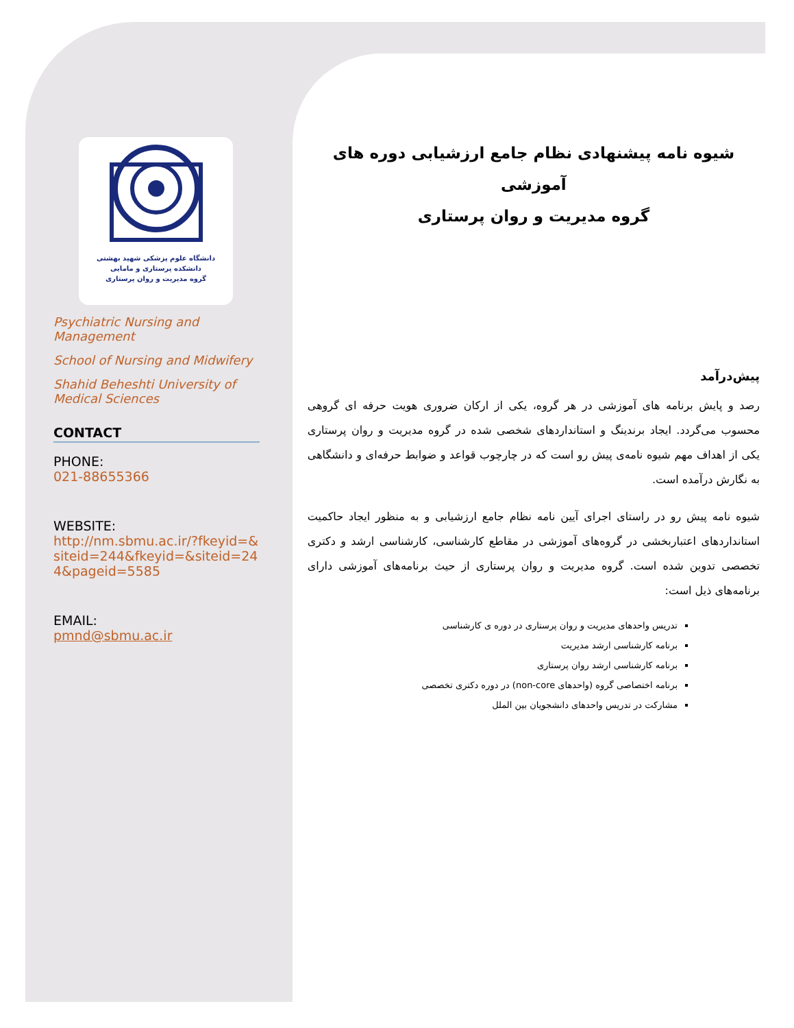دانشگاه علوم پزشکی شهید بهشتی
دانشکده پرستاری و مامایی
گروه مدیریت و روان پرستاری
Psychiatric Nursing and Management
School of Nursing and Midwifery
Shahid Beheshti University of Medical Sciences
CONTACT
PHONE:
021-88655366
WEBSITE:
http://nm.sbmu.ac.ir/?fkeyid=&siteid=244&fkeyid=&siteid=244&pageid=5585
EMAIL:
pmnd@sbmu.ac.ir
شیوه نامه پیشنهادی نظام جامع ارزشیابی دوره های آموزشی
گروه مدیریت و روان پرستاری
پیش‌درآمد
رصد و پایش برنامه های آموزشی در هر گروه، یکی از ارکان ضروری هویت حرفه ای گروهی محسوب می‌گردد. ایجاد برندینگ و استانداردهای شخصی شده در گروه مدیریت و روان پرستاری یکی از اهداف مهم شیوه نامه‌ی پیش رو است که در چارچوب قواعد و ضوابط حرفه‌ای و دانشگاهی به نگارش درآمده است.
شیوه نامه پیش رو در راستای اجرای آیین نامه نظام جامع ارزشیابی و به منظور ایجاد حاکمیت استانداردهای اعتباربخشی در گروه‌های آموزشی در مقاطع کارشناسی، کارشناسی ارشد و دکتری تخصصی تدوین شده است. گروه مدیریت و روان پرستاری از حیث برنامه‌های آموزشی دارای برنامه‌های ذیل است:
تدریس واحدهای مدیریت و روان پرستاری در دوره ی کارشناسی
برنامه کارشناسی ارشد مدیریت
برنامه کارشناسی ارشد روان پرستاری
برنامه اختصاصی گروه (واحدهای non-core) در دوره دکتری تخصصی
مشارکت در تدریس واحدهای دانشجویان بین الملل